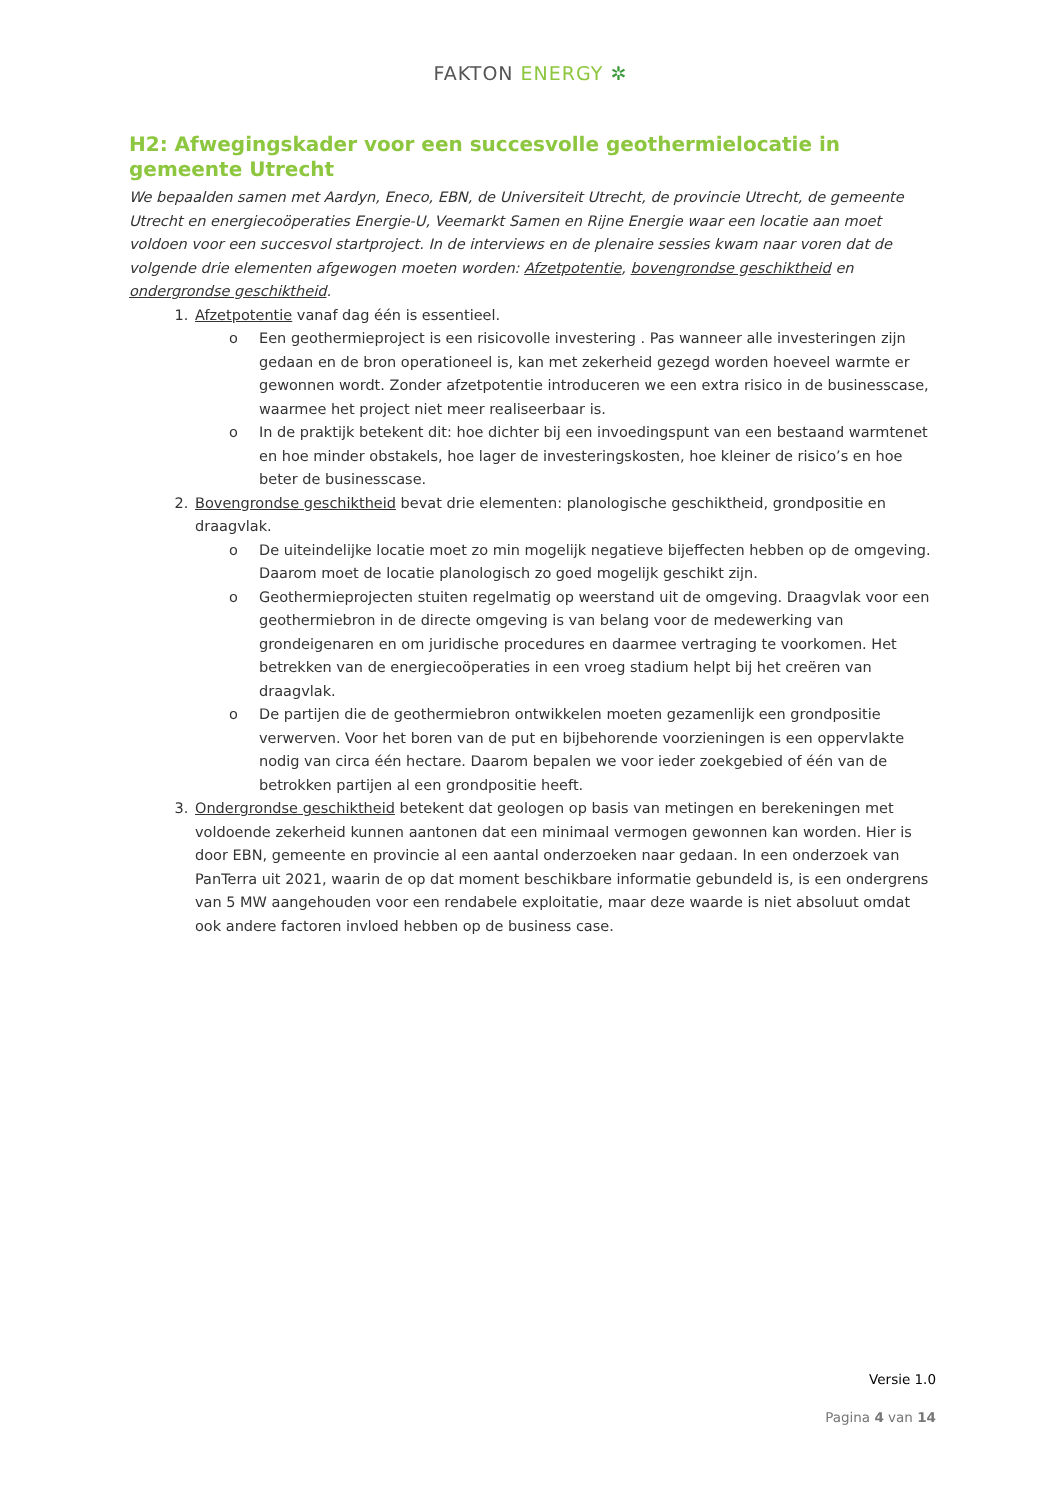FAKTON ENERGY ✲
H2: Afwegingskader voor een succesvolle geothermielocatie in gemeente Utrecht
We bepaalden samen met Aardyn, Eneco, EBN, de Universiteit Utrecht, de provincie Utrecht, de gemeente Utrecht en energiecoöperaties Energie-U, Veemarkt Samen en Rijne Energie waar een locatie aan moet voldoen voor een succesvol startproject. In de interviews en de plenaire sessies kwam naar voren dat de volgende drie elementen afgewogen moeten worden: Afzetpotentie, bovengrondse geschiktheid en ondergrondse geschiktheid.
1. Afzetpotentie vanaf dag één is essentieel.
o Een geothermieproject is een risicovolle investering . Pas wanneer alle investeringen zijn gedaan en de bron operationeel is, kan met zekerheid gezegd worden hoeveel warmte er gewonnen wordt. Zonder afzetpotentie introduceren we een extra risico in de businesscase, waarmee het project niet meer realiseerbaar is.
o In de praktijk betekent dit: hoe dichter bij een invoedingspunt van een bestaand warmtenet en hoe minder obstakels, hoe lager de investeringskosten, hoe kleiner de risico’s en hoe beter de businesscase.
2. Bovengrondse geschiktheid bevat drie elementen: planologische geschiktheid, grondpositie en draagvlak.
o De uiteindelijke locatie moet zo min mogelijk negatieve bijeffecten hebben op de omgeving. Daarom moet de locatie planologisch zo goed mogelijk geschikt zijn.
o Geothermieprojecten stuiten regelmatig op weerstand uit de omgeving. Draagvlak voor een geothermiebron in de directe omgeving is van belang voor de medewerking van grondeigenaren en om juridische procedures en daarmee vertraging te voorkomen. Het betrekken van de energiecoöperaties in een vroeg stadium helpt bij het creëren van draagvlak.
o De partijen die de geothermiebron ontwikkelen moeten gezamenlijk een grondpositie verwerven. Voor het boren van de put en bijbehorende voorzieningen is een oppervlakte nodig van circa één hectare. Daarom bepalen we voor ieder zoekgebied of één van de betrokken partijen al een grondpositie heeft.
3. Ondergrondse geschiktheid betekent dat geologen op basis van metingen en berekeningen met voldoende zekerheid kunnen aantonen dat een minimaal vermogen gewonnen kan worden. Hier is door EBN, gemeente en provincie al een aantal onderzoeken naar gedaan. In een onderzoek van PanTerra uit 2021, waarin de op dat moment beschikbare informatie gebundeld is, is een ondergrens van 5 MW aangehouden voor een rendabele exploitatie, maar deze waarde is niet absoluut omdat ook andere factoren invloed hebben op de business case.
Versie 1.0
Pagina 4 van 14